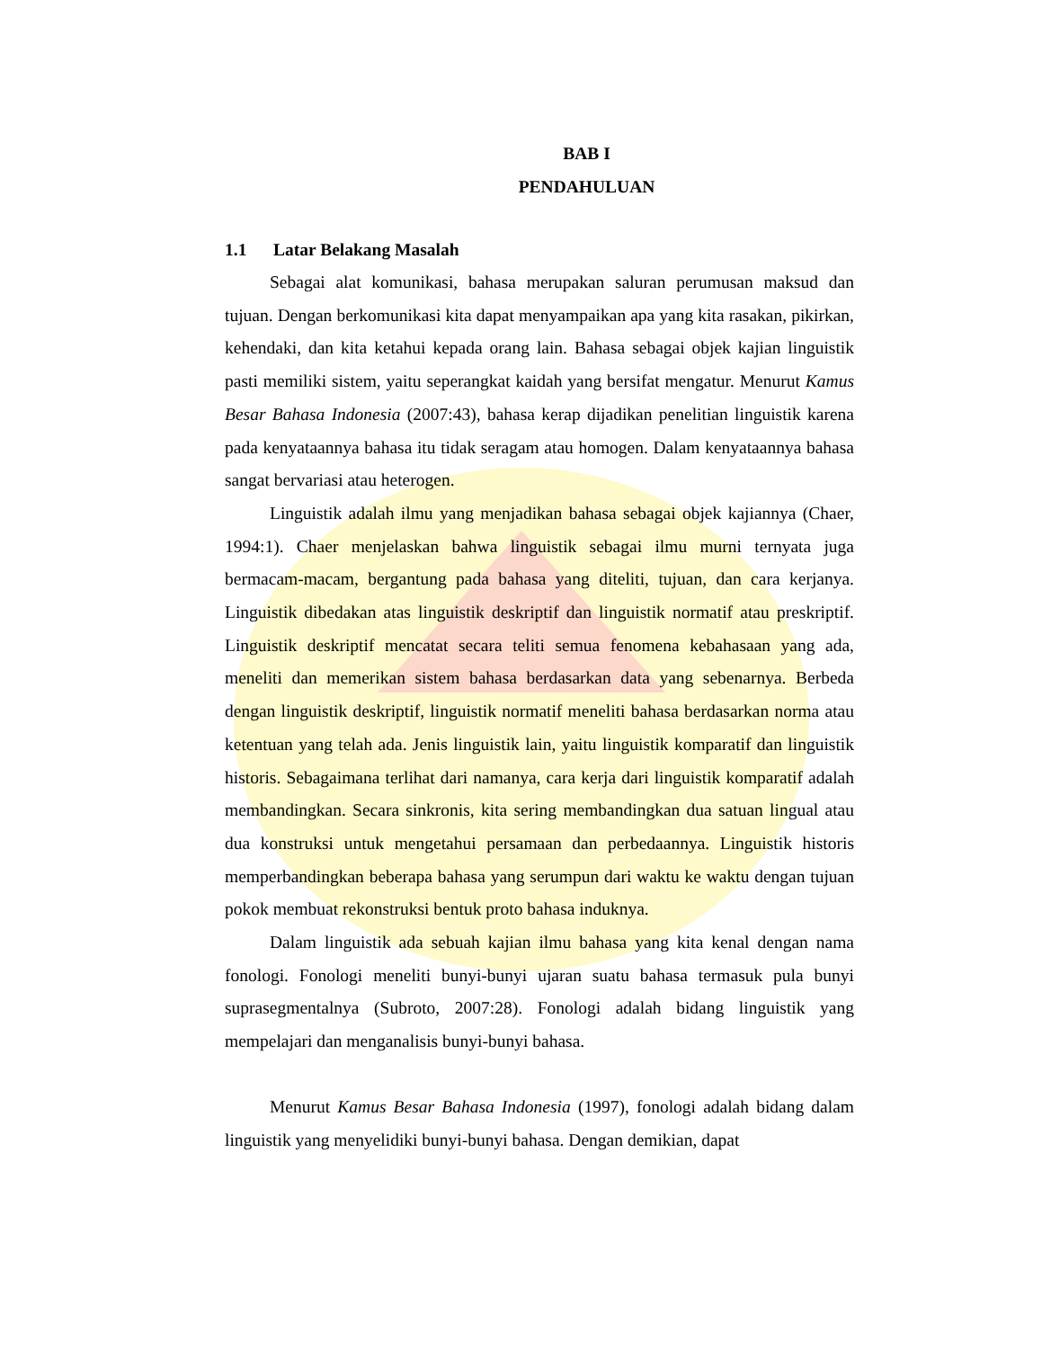BAB I
PENDAHULUAN
1.1 Latar Belakang Masalah
Sebagai alat komunikasi, bahasa merupakan saluran perumusan maksud dan tujuan. Dengan berkomunikasi kita dapat menyampaikan apa yang kita rasakan, pikirkan, kehendaki, dan kita ketahui kepada orang lain. Bahasa sebagai objek kajian linguistik pasti memiliki sistem, yaitu seperangkat kaidah yang bersifat mengatur. Menurut Kamus Besar Bahasa Indonesia (2007:43), bahasa kerap dijadikan penelitian linguistik karena pada kenyataannya bahasa itu tidak seragam atau homogen. Dalam kenyataannya bahasa sangat bervariasi atau heterogen.
Linguistik adalah ilmu yang menjadikan bahasa sebagai objek kajiannya (Chaer, 1994:1). Chaer menjelaskan bahwa linguistik sebagai ilmu murni ternyata juga bermacam-macam, bergantung pada bahasa yang diteliti, tujuan, dan cara kerjanya. Linguistik dibedakan atas linguistik deskriptif dan linguistik normatif atau preskriptif. Linguistik deskriptif mencatat secara teliti semua fenomena kebahasaan yang ada, meneliti dan memerikan sistem bahasa berdasarkan data yang sebenarnya. Berbeda dengan linguistik deskriptif, linguistik normatif meneliti bahasa berdasarkan norma atau ketentuan yang telah ada. Jenis linguistik lain, yaitu linguistik komparatif dan linguistik historis. Sebagaimana terlihat dari namanya, cara kerja dari linguistik komparatif adalah membandingkan. Secara sinkronis, kita sering membandingkan dua satuan lingual atau dua konstruksi untuk mengetahui persamaan dan perbedaannya. Linguistik historis memperbandingkan beberapa bahasa yang serumpun dari waktu ke waktu dengan tujuan pokok membuat rekonstruksi bentuk proto bahasa induknya.
Dalam linguistik ada sebuah kajian ilmu bahasa yang kita kenal dengan nama fonologi. Fonologi meneliti bunyi-bunyi ujaran suatu bahasa termasuk pula bunyi suprasegmentalnya (Subroto, 2007:28). Fonologi adalah bidang linguistik yang mempelajari dan menganalisis bunyi-bunyi bahasa.
Menurut Kamus Besar Bahasa Indonesia (1997), fonologi adalah bidang dalam linguistik yang menyelidiki bunyi-bunyi bahasa. Dengan demikian, dapat